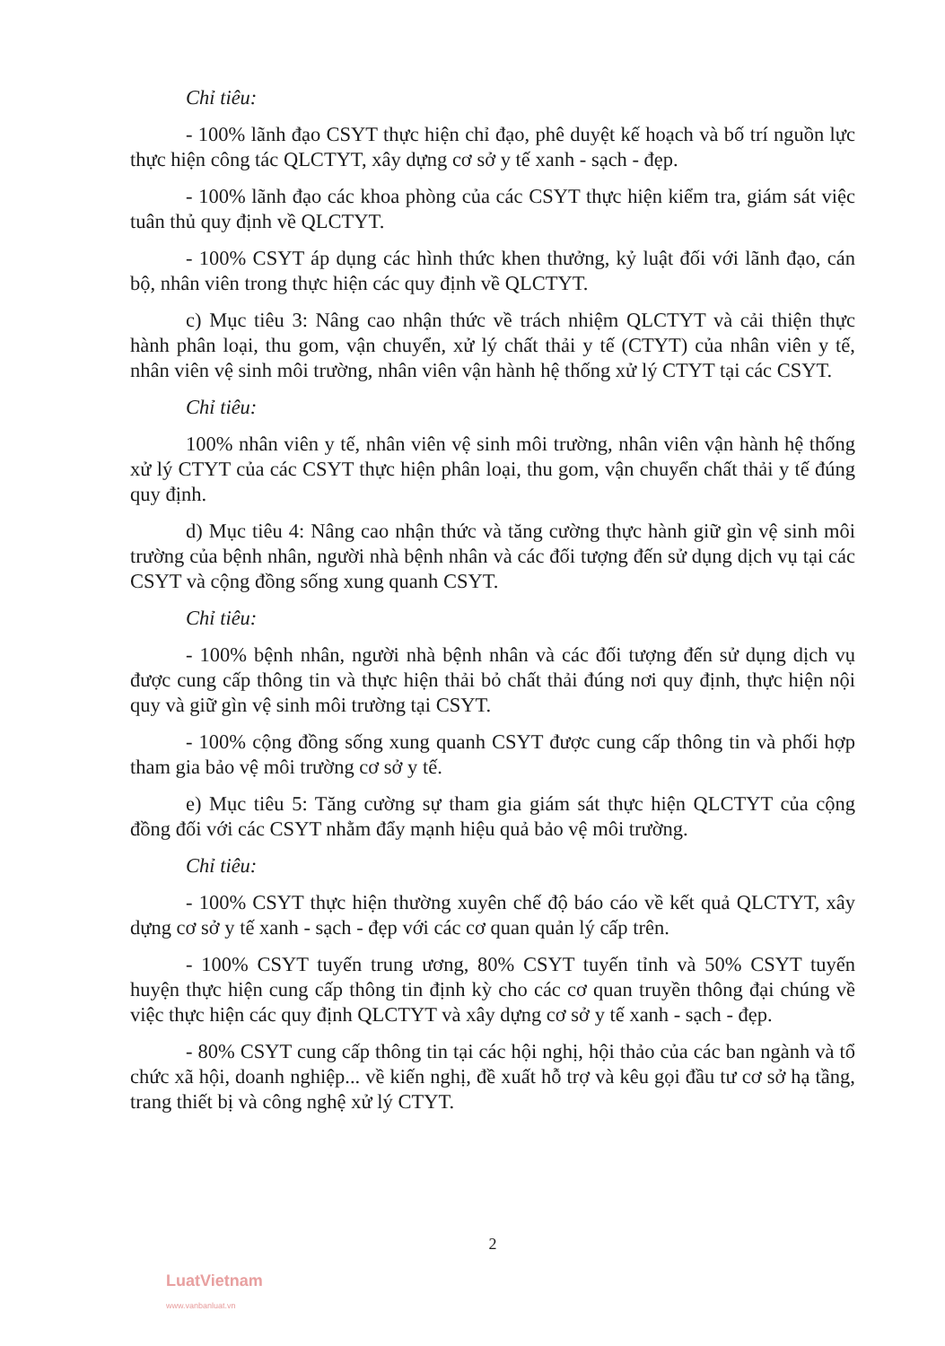Chỉ tiêu:
- 100% lãnh đạo CSYT thực hiện chỉ đạo, phê duyệt kế hoạch và bố trí nguồn lực thực hiện công tác QLCTYT, xây dựng cơ sở y tế xanh - sạch - đẹp.
- 100% lãnh đạo các khoa phòng của các CSYT thực hiện kiểm tra, giám sát việc tuân thủ quy định về QLCTYT.
- 100% CSYT áp dụng các hình thức khen thưởng, kỷ luật đối với lãnh đạo, cán bộ, nhân viên trong thực hiện các quy định về QLCTYT.
c) Mục tiêu 3: Nâng cao nhận thức về trách nhiệm QLCTYT và cải thiện thực hành phân loại, thu gom, vận chuyển, xử lý chất thải y tế (CTYT) của nhân viên y tế, nhân viên vệ sinh môi trường, nhân viên vận hành hệ thống xử lý CTYT tại các CSYT.
Chỉ tiêu:
100% nhân viên y tế, nhân viên vệ sinh môi trường, nhân viên vận hành hệ thống xử lý CTYT của các CSYT thực hiện phân loại, thu gom, vận chuyển chất thải y tế đúng quy định.
d) Mục tiêu 4: Nâng cao nhận thức và tăng cường thực hành giữ gìn vệ sinh môi trường của bệnh nhân, người nhà bệnh nhân và các đối tượng đến sử dụng dịch vụ tại các CSYT và cộng đồng sống xung quanh CSYT.
Chỉ tiêu:
- 100% bệnh nhân, người nhà bệnh nhân và các đối tượng đến sử dụng dịch vụ được cung cấp thông tin và thực hiện thải bỏ chất thải đúng nơi quy định, thực hiện nội quy và giữ gìn vệ sinh môi trường tại CSYT.
- 100% cộng đồng sống xung quanh CSYT được cung cấp thông tin và phối hợp tham gia bảo vệ môi trường cơ sở y tế.
e) Mục tiêu 5: Tăng cường sự tham gia giám sát thực hiện QLCTYT của cộng đồng đối với các CSYT nhằm đẩy mạnh hiệu quả bảo vệ môi trường.
Chỉ tiêu:
- 100% CSYT thực hiện thường xuyên chế độ báo cáo về kết quả QLCTYT, xây dựng cơ sở y tế xanh - sạch - đẹp với các cơ quan quản lý cấp trên.
- 100% CSYT tuyến trung ương, 80% CSYT tuyến tỉnh và 50% CSYT tuyến huyện thực hiện cung cấp thông tin định kỳ cho các cơ quan truyền thông đại chúng về việc thực hiện các quy định QLCTYT và xây dựng cơ sở y tế xanh - sạch - đẹp.
- 80% CSYT cung cấp thông tin tại các hội nghị, hội thảo của các ban ngành và tổ chức xã hội, doanh nghiệp... về kiến nghị, đề xuất hỗ trợ và kêu gọi đầu tư cơ sở hạ tầng, trang thiết bị và công nghệ xử lý CTYT.
2
LuatVietnam
www.vanbanluat.vn